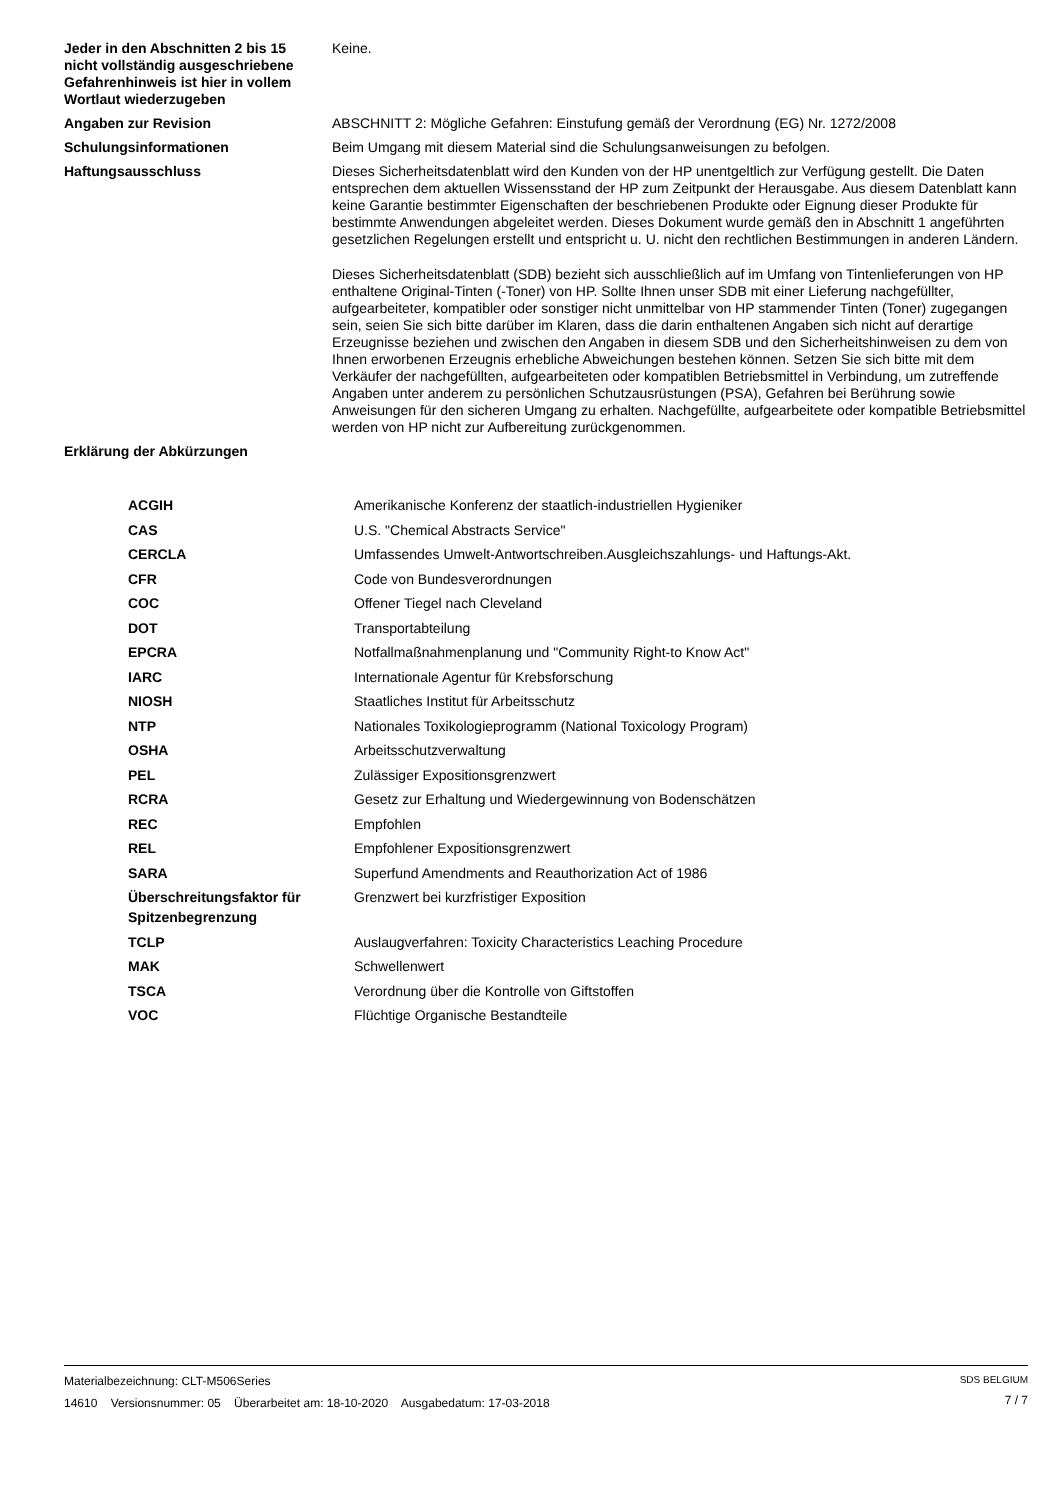| Jeder in den Abschnitten 2 bis 15 nicht vollständig ausgeschriebene Gefahrenhinweis ist hier in vollem Wortlaut wiederzugeben | Keine. |
| Angaben zur Revision | ABSCHNITT 2: Mögliche Gefahren: Einstufung gemäß der Verordnung (EG) Nr. 1272/2008 |
| Schulungsinformationen | Beim Umgang mit diesem Material sind die Schulungsanweisungen zu befolgen. |
| Haftungsausschluss | Dieses Sicherheitsdatenblatt wird den Kunden von der HP unentgeltlich zur Verfügung gestellt. Die Daten entsprechen dem aktuellen Wissensstand der HP zum Zeitpunkt der Herausgabe. Aus diesem Datenblatt kann keine Garantie bestimmter Eigenschaften der beschriebenen Produkte oder Eignung dieser Produkte für bestimmte Anwendungen abgeleitet werden. Dieses Dokument wurde gemäß den in Abschnitt 1 angeführten gesetzlichen Regelungen erstellt und entspricht u. U. nicht den rechtlichen Bestimmungen in anderen Ländern. Dieses Sicherheitsdatenblatt (SDB) bezieht sich ausschließlich auf im Umfang von Tintenlieferungen von HP enthaltene Original-Tinten (-Toner) von HP. Sollte Ihnen unser SDB mit einer Lieferung nachgefüllter, aufgearbeiteter, kompatibler oder sonstiger nicht unmittelbar von HP stammender Tinten (Toner) zugegangen sein, seien Sie sich bitte darüber im Klaren, dass die darin enthaltenen Angaben sich nicht auf derartige Erzeugnisse beziehen und zwischen den Angaben in diesem SDB und den Sicherheitshinweisen zu dem von Ihnen erworbenen Erzeugnis erhebliche Abweichungen bestehen können. Setzen Sie sich bitte mit dem Verkäufer der nachgefüllten, aufgearbeiteten oder kompatiblen Betriebsmittel in Verbindung, um zutreffende Angaben unter anderem zu persönlichen Schutzausrüstungen (PSA), Gefahren bei Berührung sowie Anweisungen für den sicheren Umgang zu erhalten. Nachgefüllte, aufgearbeitete oder kompatible Betriebsmittel werden von HP nicht zur Aufbereitung zurückgenommen. |
| Erklärung der Abkürzungen | |
| ACGIH | Amerikanische Konferenz der staatlich-industriellen Hygieniker |
| CAS | U.S. "Chemical Abstracts Service" |
| CERCLA | Umfassendes Umwelt-Antwortschreiben.Ausgleichszahlungs- und Haftungs-Akt. |
| CFR | Code von Bundesverordnungen |
| COC | Offener Tiegel nach Cleveland |
| DOT | Transportabteilung |
| EPCRA | Notfallmaßnahmenplanung und "Community Right-to Know Act" |
| IARC | Internationale Agentur für Krebsforschung |
| NIOSH | Staatliches Institut für Arbeitsschutz |
| NTP | Nationales Toxikologieprogramm (National Toxicology Program) |
| OSHA | Arbeitsschutzverwaltung |
| PEL | Zulässiger Expositionsgrenzwert |
| RCRA | Gesetz zur Erhaltung und Wiedergewinnung von Bodenschätzen |
| REC | Empfohlen |
| REL | Empfohlener Expositionsgrenzwert |
| SARA | Superfund Amendments and Reauthorization Act of 1986 |
| Überschreitungsfaktor für Spitzenbegrenzung | Grenzwert bei kurzfristiger Exposition |
| TCLP | Auslaugverfahren: Toxicity Characteristics Leaching Procedure |
| MAK | Schwellenwert |
| TSCA | Verordnung über die Kontrolle von Giftstoffen |
| VOC | Flüchtige Organische Bestandteile |
Materialbezeichnung: CLT-M506Series
14610 Versionsnummer: 05 Überarbeitet am: 18-10-2020 Ausgabedatum: 17-03-2018
SDS BELGIUM
7 / 7